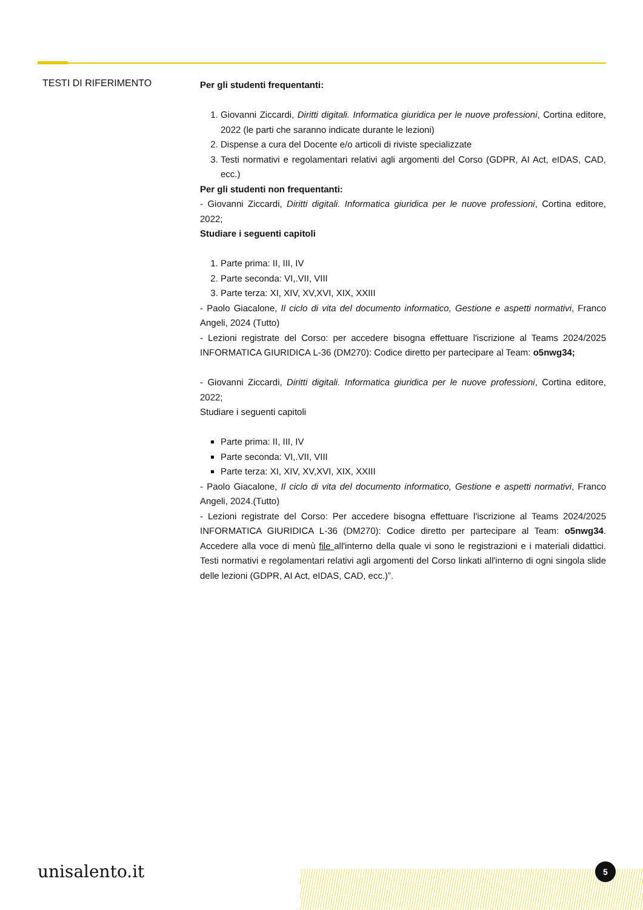TESTI DI RIFERIMENTO
Per gli studenti frequentanti:
1. Giovanni Ziccardi, Diritti digitali. Informatica giuridica per le nuove professioni, Cortina editore, 2022 (le parti che saranno indicate durante le lezioni)
2. Dispense a cura del Docente e/o articoli di riviste specializzate
3. Testi normativi e regolamentari relativi agli argomenti del Corso (GDPR, AI Act, eIDAS, CAD, ecc.)
Per gli studenti non frequentanti:
- Giovanni Ziccardi, Diritti digitali. Informatica giuridica per le nuove professioni, Cortina editore, 2022;
Studiare i seguenti capitoli
1. Parte prima: II, III, IV
2. Parte seconda: VI,.VII, VIII
3. Parte terza: XI, XIV, XV,XVI, XIX, XXIII
- Paolo Giacalone, Il ciclo di vita del documento informatico, Gestione e aspetti normativi, Franco Angeli, 2024 (Tutto)
- Lezioni registrate del Corso: per accedere bisogna effettuare l'iscrizione al Teams 2024/2025 INFORMATICA GIURIDICA L-36 (DM270): Codice diretto per partecipare al Team: o5nwg34;
- Giovanni Ziccardi, Diritti digitali. Informatica giuridica per le nuove professioni, Cortina editore, 2022;
Studiare i seguenti capitoli
Parte prima: II, III, IV
Parte seconda: VI,.VII, VIII
Parte terza: XI, XIV, XV,XVI, XIX, XXIII
- Paolo Giacalone, Il ciclo di vita del documento informatico, Gestione e aspetti normativi, Franco Angeli, 2024.(Tutto)
- Lezioni registrate del Corso: Per accedere bisogna effettuare l'iscrizione al Teams 2024/2025 INFORMATICA GIURIDICA L-36 (DM270): Codice diretto per partecipare al Team: o5nwg34. Accedere alla voce di menù file all'interno della quale vi sono le registrazioni e i materiali didattici. Testi normativi e regolamentari relativi agli argomenti del Corso linkati all'interno di ogni singola slide delle lezioni (GDPR, AI Act, eIDAS, CAD, ecc.)”.
unisalento.it 5